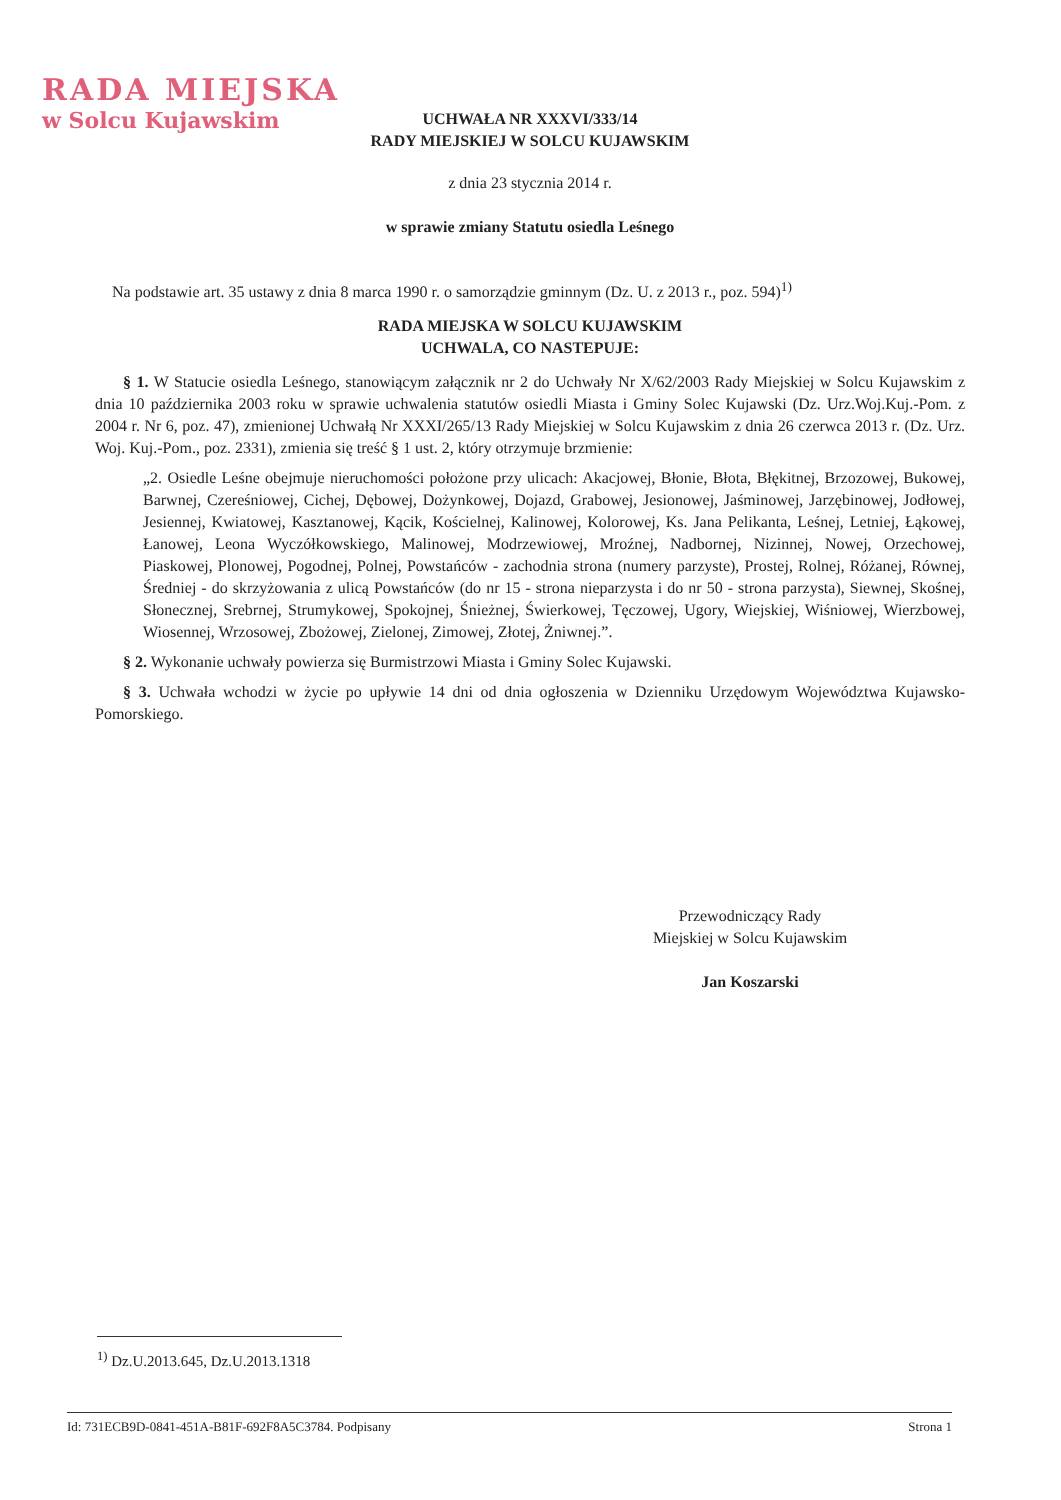RADA MIEJSKA
w Solcu Kujawskim
UCHWAŁA NR XXXVI/333/14
RADY MIEJSKIEJ W SOLCU KUJAWSKIM
z dnia 23 stycznia 2014 r.
w sprawie zmiany Statutu osiedla Leśnego
Na podstawie art. 35 ustawy z dnia 8 marca 1990 r. o samorządzie gminnym (Dz. U. z 2013 r., poz. 594)<sup>1)</sup>
RADA MIEJSKA W SOLCU KUJAWSKIM
UCHWALA, CO NASTEPUJE:
§ 1. W Statucie osiedla Leśnego, stanowiącym załącznik nr 2 do Uchwały Nr X/62/2003 Rady Miejskiej w Solcu Kujawskim z dnia 10 października 2003 roku w sprawie uchwalenia statutów osiedli Miasta i Gminy Solec Kujawski (Dz. Urz.Woj.Kuj.-Pom. z 2004 r. Nr 6, poz. 47), zmienionej Uchwałą Nr XXXI/265/13 Rady Miejskiej w Solcu Kujawskim z dnia 26 czerwca 2013 r. (Dz. Urz. Woj. Kuj.-Pom., poz. 2331), zmienia się treść § 1 ust. 2, który otrzymuje brzmienie:
„2. Osiedle Leśne obejmuje nieruchomości położone przy ulicach: Akacjowej, Błonie, Błota, Błękitnej, Brzozowej, Bukowej, Barwnej, Czereśniowej, Cichej, Dębowej, Dożynkowej, Dojazd, Grabowej, Jesionowej, Jaśminowej, Jarzębinowej, Jodłowej, Jesiennej, Kwiatowej, Kasztanowej, Kącik, Kościelnej, Kalinowej, Kolorowej, Ks. Jana Pelikanta, Leśnej, Letniej, Łąkowej, Łanowej, Leona Wyczółkowskiego, Malinowej, Modrzewiowej, Mroźnej, Nadbornej, Nizinnej, Nowej, Orzechowej, Piaskowej, Plonowej, Pogodnej, Polnej, Powstańców - zachodnia strona (numery parzyste), Prostej, Rolnej, Różanej, Równej, Średniej - do skrzyżowania z ulicą Powstańców (do nr 15 - strona nieparzysta i do nr 50 - strona parzysta), Siewnej, Skośnej, Słonecznej, Srebrnej, Strumykowej, Spokojnej, Śnieżnej, Świerkowej, Tęczowej, Ugory, Wiejskiej, Wiśniowej, Wierzbowej, Wiosennej, Wrzosowej, Zbożowej, Zielonej, Zimowej, Złotej, Żniwnej.”.
§ 2. Wykonanie uchwały powierza się Burmistrzowi Miasta i Gminy Solec Kujawski.
§ 3. Uchwała wchodzi w życie po upływie 14 dni od dnia ogłoszenia w Dzienniku Urzędowym Województwa Kujawsko-Pomorskiego.
Przewodniczący Rady
Miejskiej w Solcu Kujawskim
Jan Koszarski
<sup>1)</sup> Dz.U.2013.645, Dz.U.2013.1318
Id: 731ECB9D-0841-451A-B81F-692F8A5C3784. Podpisany Strona 1